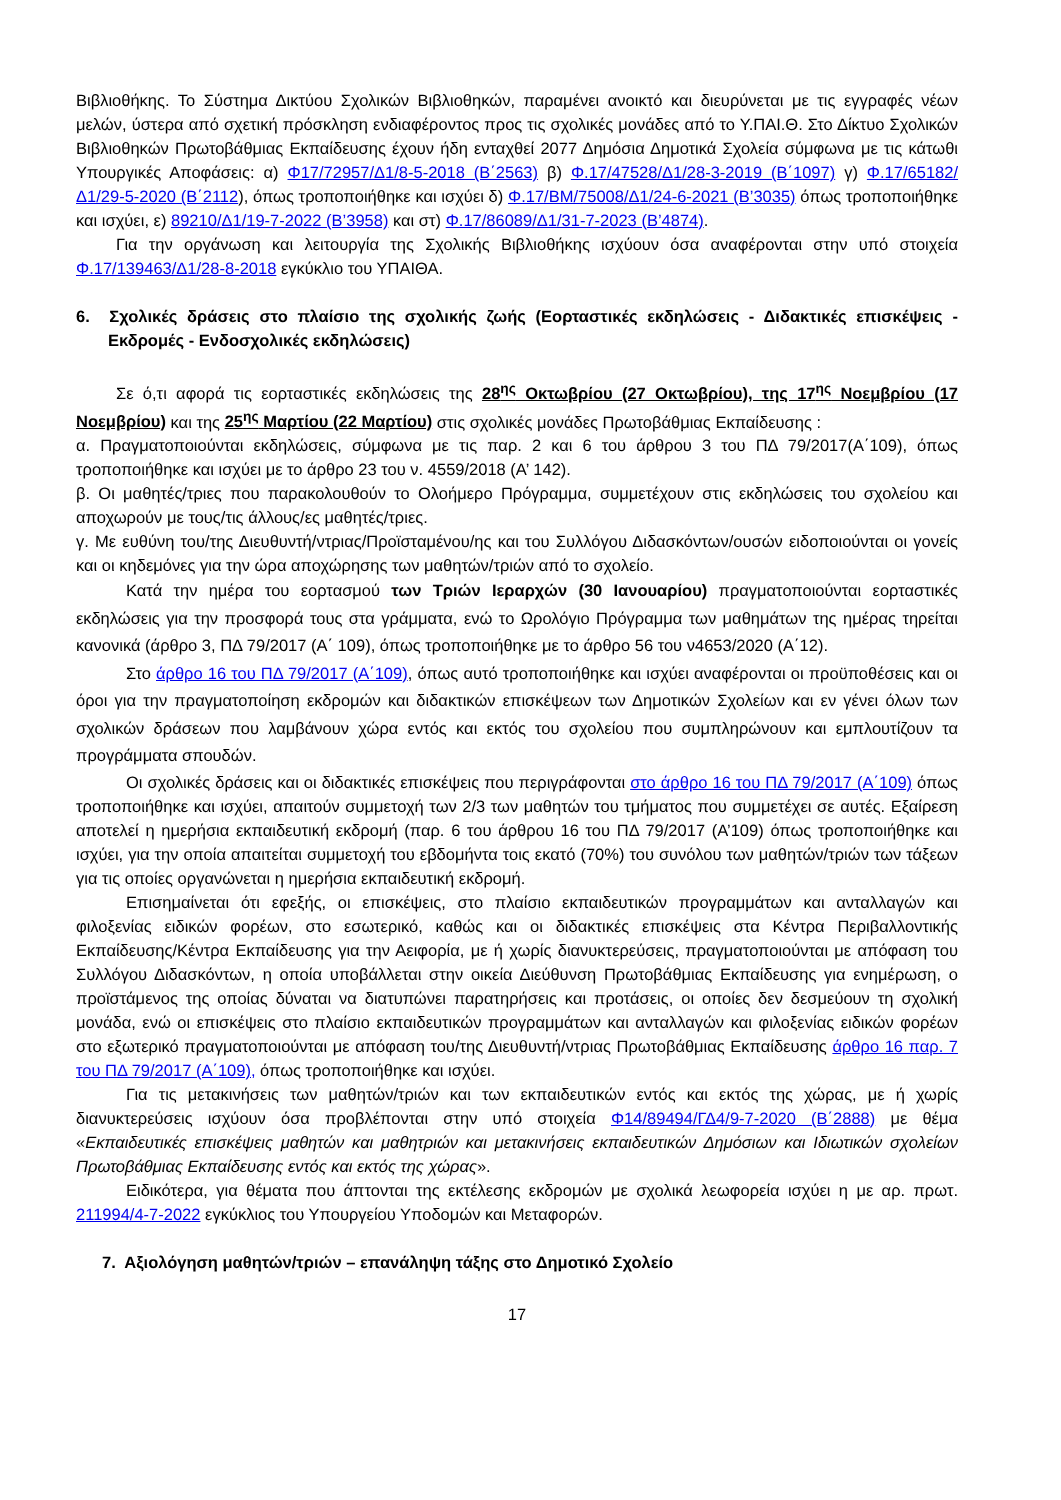Βιβλιοθήκης. Το Σύστημα Δικτύου Σχολικών Βιβλιοθηκών, παραμένει ανοικτό και διευρύνεται με τις εγγραφές νέων μελών, ύστερα από σχετική πρόσκληση ενδιαφέροντος προς τις σχολικές μονάδες από το Υ.ΠΑΙ.Θ. Στο Δίκτυο Σχολικών Βιβλιοθηκών Πρωτοβάθμιας Εκπαίδευσης έχουν ήδη ενταχθεί 2077 Δημόσια Δημοτικά Σχολεία σύμφωνα με τις κάτωθι Υπουργικές Αποφάσεις: α) Φ17/72957/Δ1/8-5-2018 (Β΄2563) β) Φ.17/47528/Δ1/28-3-2019 (Β΄1097) γ) Φ.17/65182/Δ1/29-5-2020 (Β΄2112), όπως τροποποιήθηκε και ισχύει δ) Φ.17/ΒΜ/75008/Δ1/24-6-2021 (Β’3035) όπως τροποποιήθηκε και ισχύει, ε) 89210/Δ1/19-7-2022 (Β’3958) και στ) Φ.17/86089/Δ1/31-7-2023 (Β’4874).
Για την οργάνωση και λειτουργία της Σχολικής Βιβλιοθήκης ισχύουν όσα αναφέρονται στην υπό στοιχεία Φ.17/139463/Δ1/28-8-2018 εγκύκλιο του ΥΠΑΙΘΑ.
6. Σχολικές δράσεις στο πλαίσιο της σχολικής ζωής (Εορταστικές εκδηλώσεις - Διδακτικές επισκέψεις - Εκδρομές - Ενδοσχολικές εκδηλώσεις)
Σε ό,τι αφορά τις εορταστικές εκδηλώσεις της 28<sup>ης</sup> Οκτωβρίου (27 Οκτωβρίου), της 17<sup>ης</sup> Νοεμβρίου (17 Νοεμβρίου) και της 25<sup>ης</sup> Μαρτίου (22 Μαρτίου) στις σχολικές μονάδες Πρωτοβάθμιας Εκπαίδευσης :
α. Πραγματοποιούνται εκδηλώσεις, σύμφωνα με τις παρ. 2 και 6 του άρθρου 3 του ΠΔ 79/2017(Α΄109), όπως τροποποιήθηκε και ισχύει με το άρθρο 23 του ν. 4559/2018 (Α’ 142).
β. Οι μαθητές/τριες που παρακολουθούν το Ολοήμερο Πρόγραμμα, συμμετέχουν στις εκδηλώσεις του σχολείου και αποχωρούν με τους/τις άλλους/ες μαθητές/τριες.
γ. Με ευθύνη του/της Διευθυντή/ντριας/Προϊσταμένου/ης και του Συλλόγου Διδασκόντων/ουσών ειδοποιούνται οι γονείς και οι κηδεμόνες για την ώρα αποχώρησης των μαθητών/τριών από το σχολείο.
Κατά την ημέρα του εορτασμού των Τριών Ιεραρχών (30 Ιανουαρίου) πραγματοποιούνται εορταστικές εκδηλώσεις για την προσφορά τους στα γράμματα, ενώ το Ωρολόγιο Πρόγραμμα των μαθημάτων της ημέρας τηρείται κανονικά (άρθρο 3, ΠΔ 79/2017 (Α΄ 109), όπως τροποποιήθηκε με το άρθρο 56 του ν4653/2020 (Α΄12).
Στο άρθρο 16 του ΠΔ 79/2017 (Α΄109), όπως αυτό τροποποιήθηκε και ισχύει αναφέρονται οι προϋποθέσεις και οι όροι για την πραγματοποίηση εκδρομών και διδακτικών επισκέψεων των Δημοτικών Σχολείων και εν γένει όλων των σχολικών δράσεων που λαμβάνουν χώρα εντός και εκτός του σχολείου που συμπληρώνουν και εμπλουτίζουν τα προγράμματα σπουδών.
Οι σχολικές δράσεις και οι διδακτικές επισκέψεις που περιγράφονται στο άρθρο 16 του ΠΔ 79/2017 (Α΄109) όπως τροποποιήθηκε και ισχύει, απαιτούν συμμετοχή των 2/3 των μαθητών του τμήματος που συμμετέχει σε αυτές. Εξαίρεση αποτελεί η ημερήσια εκπαιδευτική εκδρομή (παρ. 6 του άρθρου 16 του ΠΔ 79/2017 (Α’109) όπως τροποποιήθηκε και ισχύει, για την οποία απαιτείται συμμετοχή του εβδομήντα τοις εκατό (70%) του συνόλου των μαθητών/τριών των τάξεων για τις οποίες οργανώνεται η ημερήσια εκπαιδευτική εκδρομή.
Επισημαίνεται ότι εφεξής, οι επισκέψεις, στο πλαίσιο εκπαιδευτικών προγραμμάτων και ανταλλαγών και φιλοξενίας ειδικών φορέων, στο εσωτερικό, καθώς και οι διδακτικές επισκέψεις στα Κέντρα Περιβαλλοντικής Εκπαίδευσης/Κέντρα Εκπαίδευσης για την Αειφορία, με ή χωρίς διανυκτερεύσεις, πραγματοποιούνται με απόφαση του Συλλόγου Διδασκόντων, η οποία υποβάλλεται στην οικεία Διεύθυνση Πρωτοβάθμιας Εκπαίδευσης για ενημέρωση, ο προϊστάμενος της οποίας δύναται να διατυπώνει παρατηρήσεις και προτάσεις, οι οποίες δεν δεσμεύουν τη σχολική μονάδα, ενώ οι επισκέψεις στο πλαίσιο εκπαιδευτικών προγραμμάτων και ανταλλαγών και φιλοξενίας ειδικών φορέων στο εξωτερικό πραγματοποιούνται με απόφαση του/της Διευθυντή/ντριας Πρωτοβάθμιας Εκπαίδευσης άρθρο 16 παρ. 7 του ΠΔ 79/2017 (Α΄109), όπως τροποποιήθηκε και ισχύει.
Για τις μετακινήσεις των μαθητών/τριών και των εκπαιδευτικών εντός και εκτός της χώρας, με ή χωρίς διανυκτερεύσεις ισχύουν όσα προβλέπονται στην υπό στοιχεία Φ14/89494/ΓΔ4/9-7-2020 (Β΄2888) με θέμα «Εκπαιδευτικές επισκέψεις μαθητών και μαθητριών και μετακινήσεις εκπαιδευτικών Δημόσιων και Ιδιωτικών σχολείων Πρωτοβάθμιας Εκπαίδευσης εντός και εκτός της χώρας».
Ειδικότερα, για θέματα που άπτονται της εκτέλεσης εκδρομών με σχολικά λεωφορεία ισχύει η με αρ. πρωτ. 211994/4-7-2022 εγκύκλιος του Υπουργείου Υποδομών και Μεταφορών.
7. Αξιολόγηση μαθητών/τριών – επανάληψη τάξης στο Δημοτικό Σχολείο
17